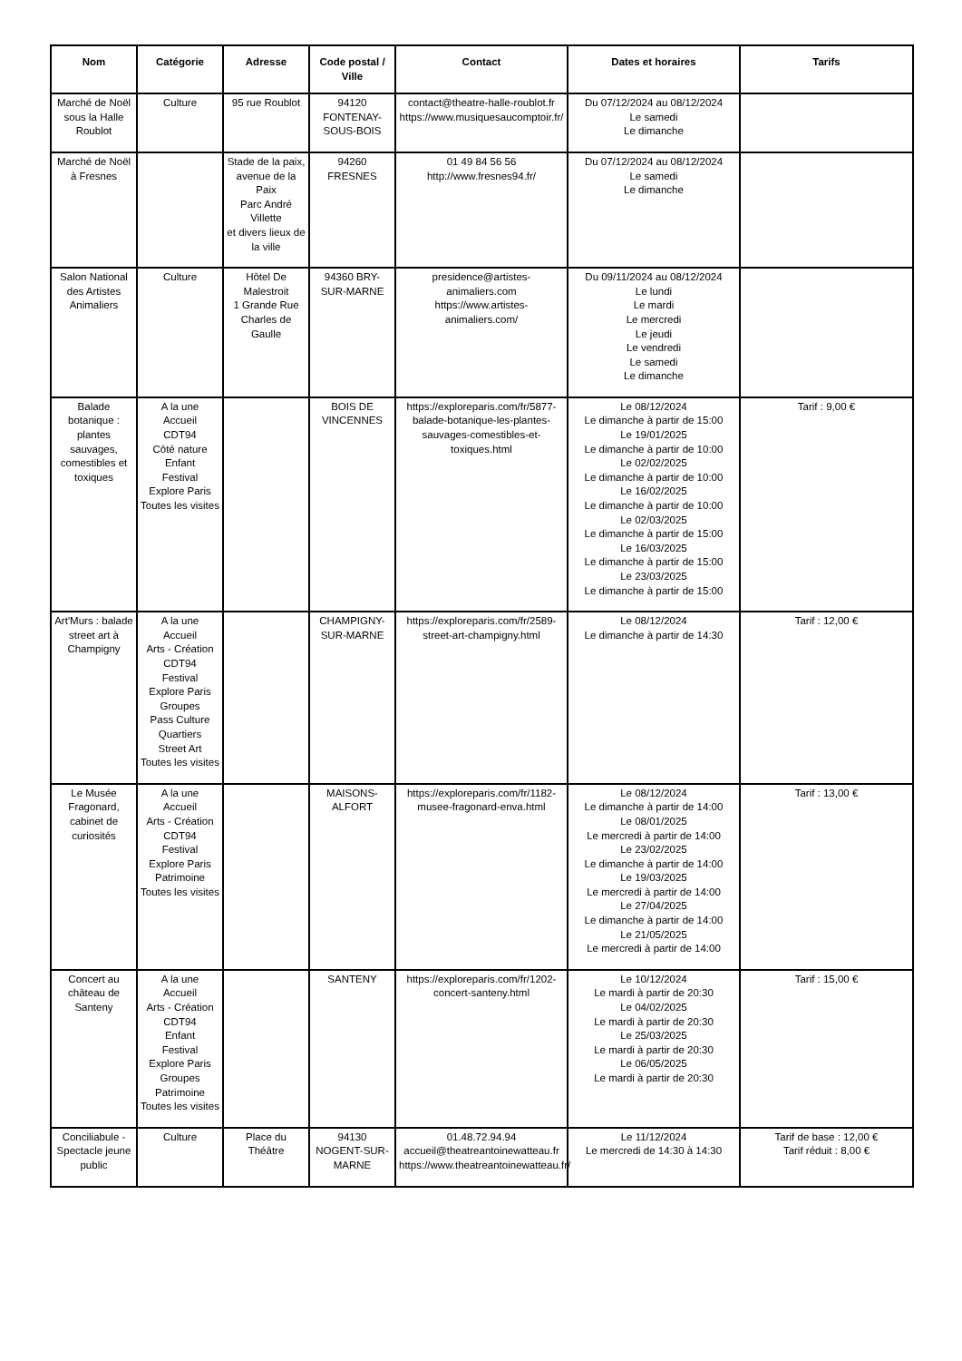| Nom | Catégorie | Adresse | Code postal / Ville | Contact | Dates et horaires | Tarifs |
| --- | --- | --- | --- | --- | --- | --- |
| Marché de Noël sous la Halle Roublot | Culture | 95 rue Roublot | 94120 FONTENAY-SOUS-BOIS | contact@theatre-halle-roublot.fr https://www.musiquesaucomptoir.fr/ | Du 07/12/2024 au 08/12/2024 Le samedi Le dimanche | |
| Marché de Noël à Fresnes | | Stade de la paix, avenue de la Paix Parc André Villette et divers lieux de la ville | 94260 FRESNES | 01 49 84 56 56 http://www.fresnes94.fr/ | Du 07/12/2024 au 08/12/2024 Le samedi Le dimanche | |
| Salon National des Artistes Animaliers | Culture | Hôtel De Malestroit 1 Grande Rue Charles de Gaulle | 94360 BRY-SUR-MARNE | presidence@artistes-animaliers.com https://www.artistes-animaliers.com/ | Du 09/11/2024 au 08/12/2024 Le lundi Le mardi Le mercredi Le jeudi Le vendredi Le samedi Le dimanche | |
| Balade botanique : plantes sauvages, comestibles et toxiques | A la une Accueil CDT94 Côté nature Enfant Festival Explore Paris Toutes les visites | | BOIS DE VINCENNES | https://exploreparis.com/fr/5877-balade-botanique-les-plantes-sauvages-comestibles-et-toxiques.html | Le 08/12/2024 Le dimanche à partir de 15:00 Le 19/01/2025 Le dimanche à partir de 10:00 Le 02/02/2025 Le dimanche à partir de 10:00 Le 16/02/2025 Le dimanche à partir de 10:00 Le 02/03/2025 Le dimanche à partir de 15:00 Le 16/03/2025 Le dimanche à partir de 15:00 Le 23/03/2025 Le dimanche à partir de 15:00 | Tarif : 9,00 € |
| Art'Murs : balade street art à Champigny | A la une Accueil Arts - Création CDT94 Festival Explore Paris Groupes Pass Culture Quartiers Street Art Toutes les visites | | CHAMPIGNY-SUR-MARNE | https://exploreparis.com/fr/2589-street-art-champigny.html | Le 08/12/2024 Le dimanche à partir de 14:30 | Tarif : 12,00 € |
| Le Musée Fragonard, cabinet de curiosités | A la une Accueil Arts - Création CDT94 Festival Explore Paris Patrimoine Toutes les visites | | MAISONS-ALFORT | https://exploreparis.com/fr/1182-musee-fragonard-enva.html | Le 08/12/2024 Le dimanche à partir de 14:00 Le 08/01/2025 Le mercredi à partir de 14:00 Le 23/02/2025 Le dimanche à partir de 14:00 Le 19/03/2025 Le mercredi à partir de 14:00 Le 27/04/2025 Le dimanche à partir de 14:00 Le 21/05/2025 Le mercredi à partir de 14:00 | Tarif : 13,00 € |
| Concert au château de Santeny | A la une Accueil Arts - Création CDT94 Enfant Festival Explore Paris Groupes Patrimoine Toutes les visites | | SANTENY | https://exploreparis.com/fr/1202-concert-santeny.html | Le 10/12/2024 Le mardi à partir de 20:30 Le 04/02/2025 Le mardi à partir de 20:30 Le 25/03/2025 Le mardi à partir de 20:30 Le 06/05/2025 Le mardi à partir de 20:30 | Tarif : 15,00 € |
| Conciliabule - Spectacle jeune public | Culture | Place du Théâtre | 94130 NOGENT-SUR-MARNE | 01.48.72.94.94 accueil@theatreantoinewatteau.fr https://www.theatreantoinewatteau.fr/ | Le 11/12/2024 Le mercredi de 14:30 à 14:30 | Tarif de base : 12,00 € Tarif réduit : 8,00 € |